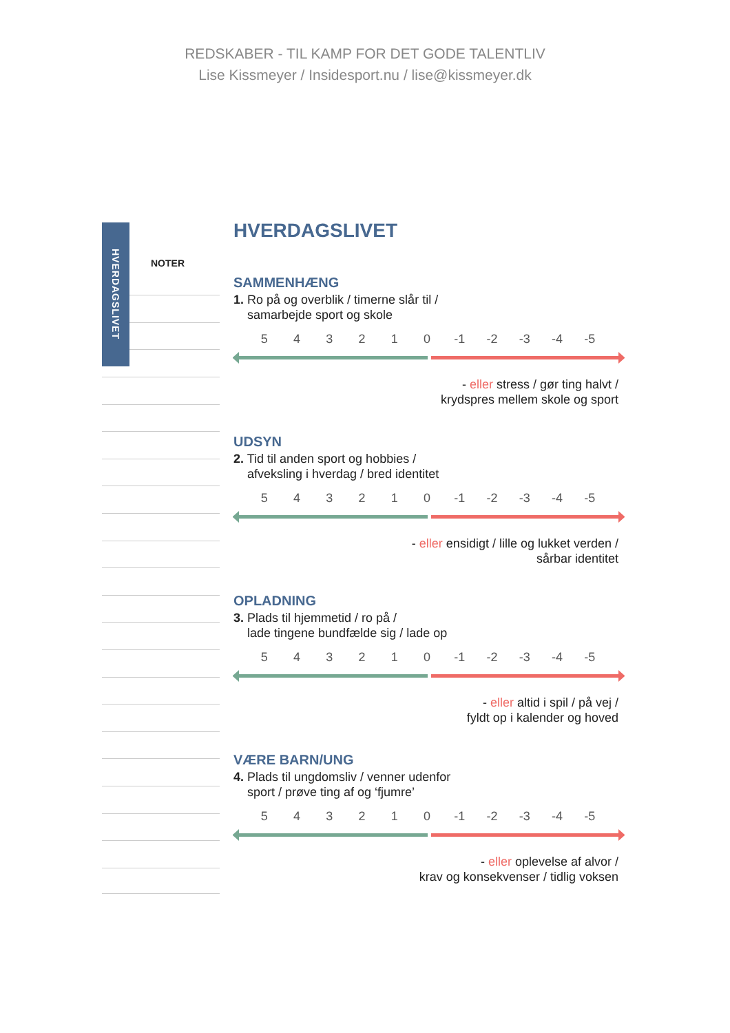REDSKABER - TIL KAMP FOR DET GODE TALENTLIV
Lise Kissmeyer / Insidesport.nu / lise@kissmeyer.dk
HVERDAGSLIVET
NOTER
HVERDAGSLIVET
SAMMENHÆNG
1. Ro på og overblik / timerne slår til /
samarbejde sport og skole
5 4 3 2 1 0 -1 -2 -3 -4 -5
- eller stress / gør ting halvt /
krydspres mellem skole og sport
UDSYN
2. Tid til anden sport og hobbies /
afveksling i hverdag / bred identitet
5 4 3 2 1 0 -1 -2 -3 -4 -5
- eller ensidigt / lille og lukket verden /
sårbar identitet
OPLADNING
3. Plads til hjemmetid / ro på /
lade tingene bundfælde sig / lade op
5 4 3 2 1 0 -1 -2 -3 -4 -5
- eller altid i spil / på vej /
fyldt op i kalender og hoved
VÆRE BARN/UNG
4. Plads til ungdomsliv / venner udenfor
sport / prøve ting af og ‘fjumre’
5 4 3 2 1 0 -1 -2 -3 -4 -5
- eller oplevelse af alvor /
krav og konsekvenser / tidlig voksen